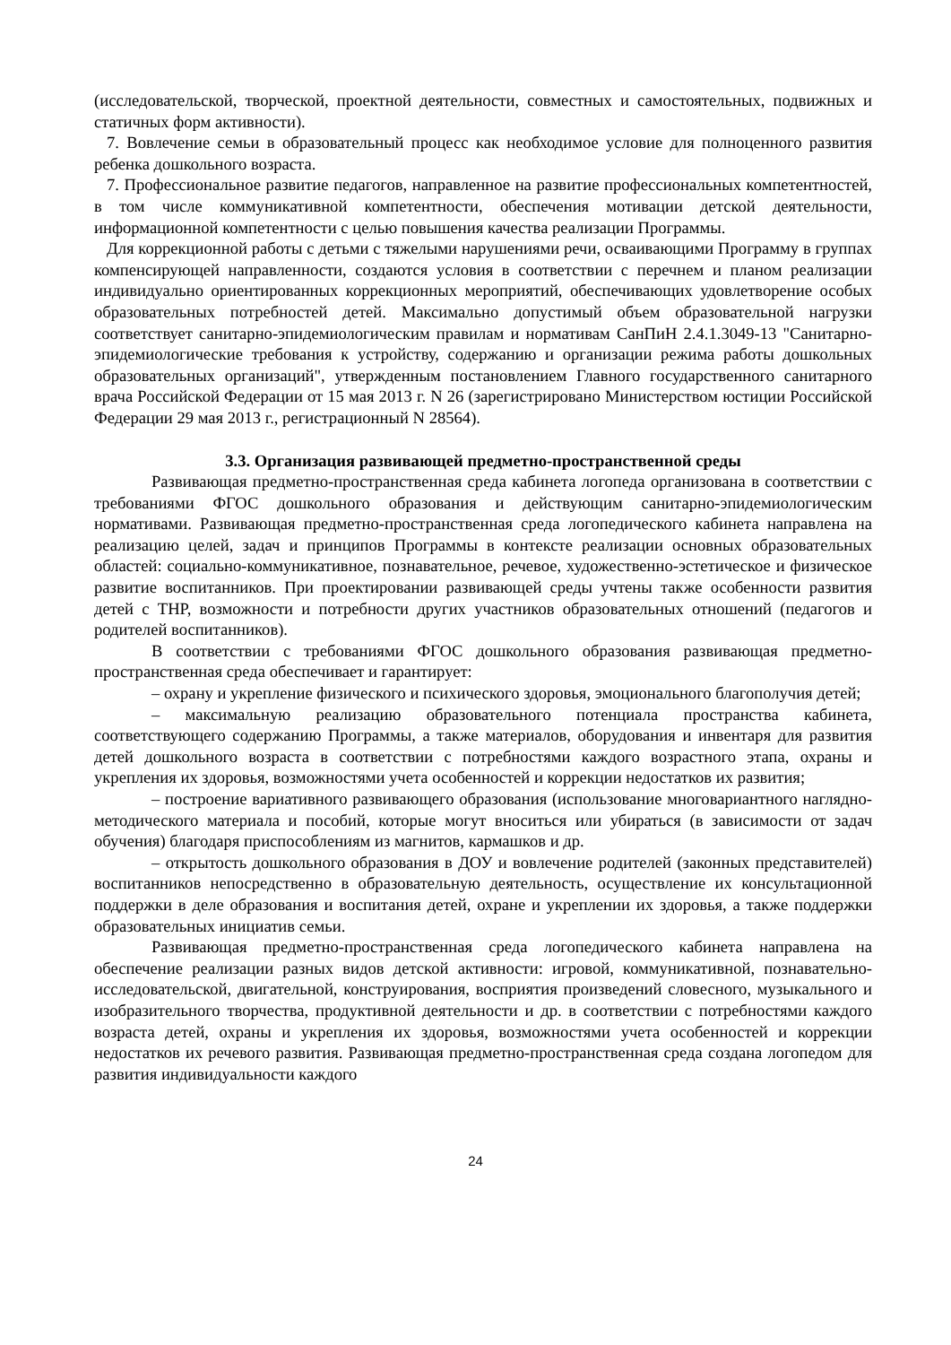(исследовательской, творческой, проектной деятельности, совместных и самостоятельных, подвижных и статичных форм активности).
7. Вовлечение семьи в образовательный процесс как необходимое условие для полноценного развития ребенка дошкольного возраста.
7. Профессиональное развитие педагогов, направленное на развитие профессиональных компетентностей, в том числе коммуникативной компетентности, обеспечения мотивации детской деятельности, информационной компетентности с целью повышения качества реализации Программы.
Для коррекционной работы с детьми с тяжелыми нарушениями речи, осваивающими Программу в группах компенсирующей направленности, создаются условия в соответствии с перечнем и планом реализации индивидуально ориентированных коррекционных мероприятий, обеспечивающих удовлетворение особых образовательных потребностей детей. Максимально допустимый объем образовательной нагрузки соответствует санитарно-эпидемиологическим правилам и нормативам СанПиН 2.4.1.3049-13 "Санитарно-эпидемиологические требования к устройству, содержанию и организации режима работы дошкольных образовательных организаций", утвержденным постановлением Главного государственного санитарного врача Российской Федерации от 15 мая 2013 г. N 26 (зарегистрировано Министерством юстиции Российской Федерации 29 мая 2013 г., регистрационный N 28564).
3.3. Организация развивающей предметно-пространственной среды
Развивающая предметно-пространственная среда кабинета логопеда организована в соответствии с требованиями ФГОС дошкольного образования и действующим санитарно-эпидемиологическим нормативами. Развивающая предметно-пространственная среда логопедического кабинета направлена на реализацию целей, задач и принципов Программы в контексте реализации основных образовательных областей: социально-коммуникативное, познавательное, речевое, художественно-эстетическое и физическое развитие воспитанников. При проектировании развивающей среды учтены также особенности развития детей с ТНР, возможности и потребности других участников образовательных отношений (педагогов и родителей воспитанников).
В соответствии с требованиями ФГОС дошкольного образования развивающая предметно-пространственная среда обеспечивает и гарантирует:
– охрану и укрепление физического и психического здоровья, эмоционального благополучия детей;
– максимальную реализацию образовательного потенциала пространства кабинета, соответствующего содержанию Программы, а также материалов, оборудования и инвентаря для развития детей дошкольного возраста в соответствии с потребностями каждого возрастного этапа, охраны и укрепления их здоровья, возможностями учета особенностей и коррекции недостатков их развития;
– построение вариативного развивающего образования (использование многовариантного наглядно-методического материала и пособий, которые могут вноситься или убираться (в зависимости от задач обучения) благодаря приспособлениям из магнитов, кармашков и др.
– открытость дошкольного образования в ДОУ и вовлечение родителей (законных представителей) воспитанников непосредственно в образовательную деятельность, осуществление их консультационной поддержки в деле образования и воспитания детей, охране и укреплении их здоровья, а также поддержки образовательных инициатив семьи.
Развивающая предметно-пространственная среда логопедического кабинета направлена на обеспечение реализации разных видов детской активности: игровой, коммуникативной, познавательно-исследовательской, двигательной, конструирования, восприятия произведений словесного, музыкального и изобразительного творчества, продуктивной деятельности и др. в соответствии с потребностями каждого возраста детей, охраны и укрепления их здоровья, возможностями учета особенностей и коррекции недостатков их речевого развития. Развивающая предметно-пространственная среда создана логопедом для развития индивидуальности каждого
24